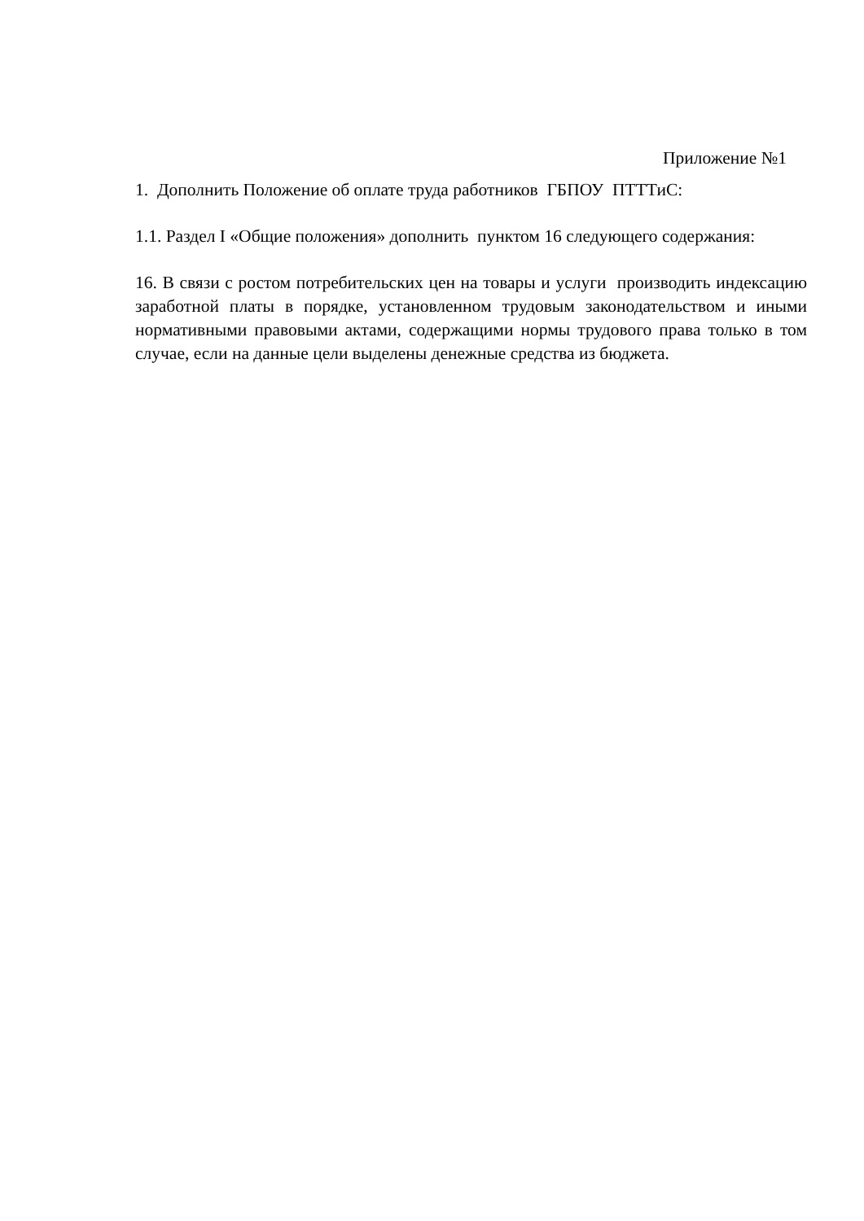Приложение №1
1. Дополнить Положение об оплате труда работников ГБПОУ ПТТТиС:
1.1. Раздел I «Общие положения» дополнить пунктом 16 следующего содержания:
16. В связи с ростом потребительских цен на товары и услуги производить индексацию заработной платы в порядке, установленном трудовым законодательством и иными нормативными правовыми актами, содержащими нормы трудового права только в том случае, если на данные цели выделены денежные средства из бюджета.